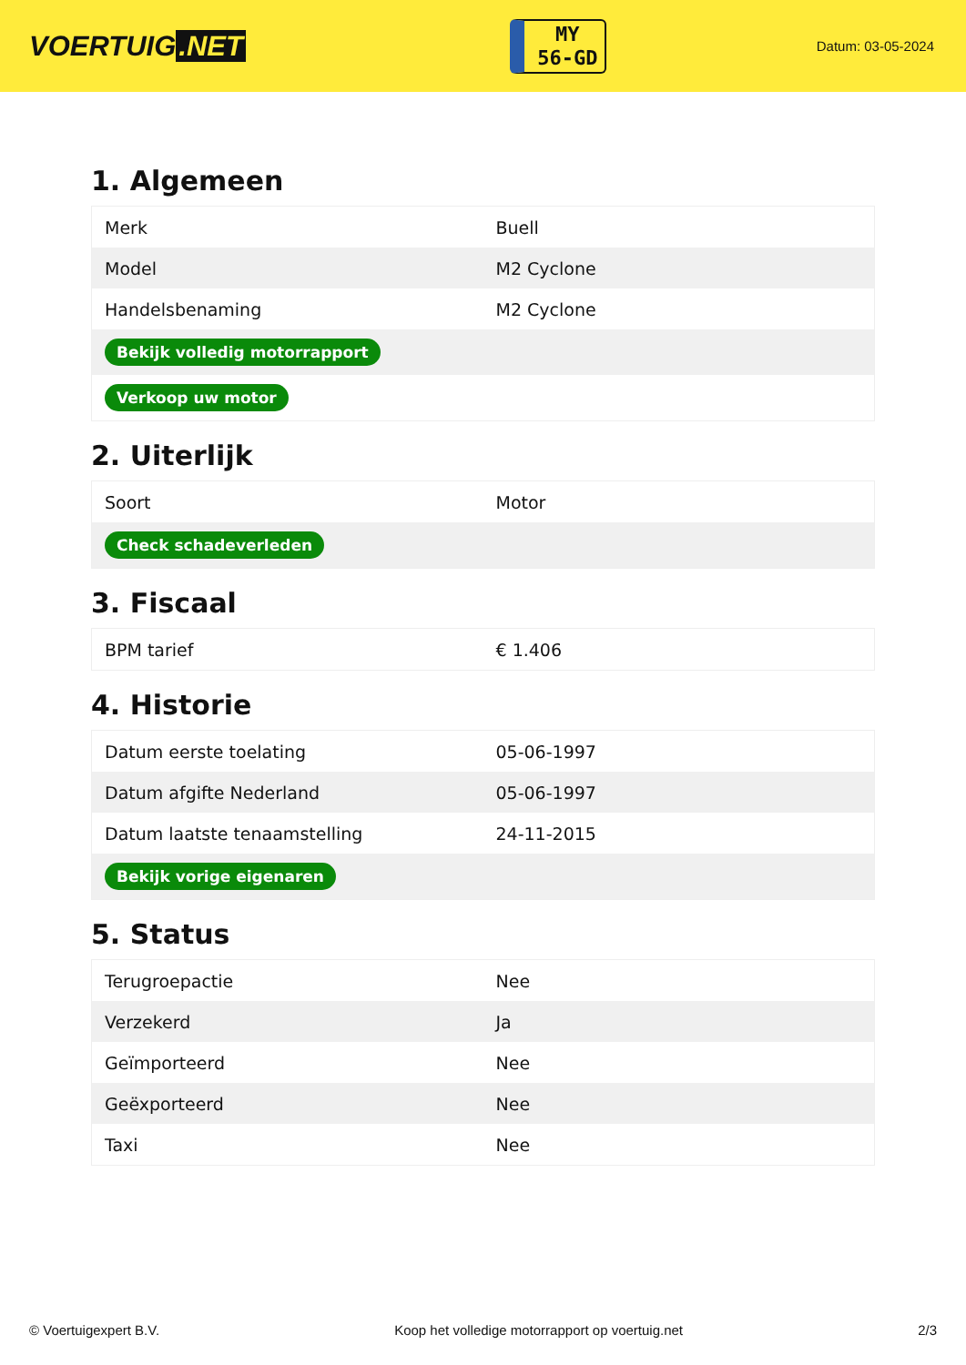VOERTUIG.NET
MY
56-GD
Datum: 03-05-2024
1. Algemeen
| Merk | Buell |
| Model | M2 Cyclone |
| Handelsbenaming | M2 Cyclone |
| Bekijk volledig motorrapport | |
| Verkoop uw motor | |
2. Uiterlijk
| Soort | Motor |
| Check schadeverleden | |
3. Fiscaal
| BPM tarief | € 1.406 |
4. Historie
| Datum eerste toelating | 05-06-1997 |
| Datum afgifte Nederland | 05-06-1997 |
| Datum laatste tenaamstelling | 24-11-2015 |
| Bekijk vorige eigenaren | |
5. Status
| Terugroepactie | Nee |
| Verzekerd | Ja |
| Geïmporteerd | Nee |
| Geëxporteerd | Nee |
| Taxi | Nee |
© Voertuigexpert B.V. Koop het volledige motorrapport op voertuig.net 2/3